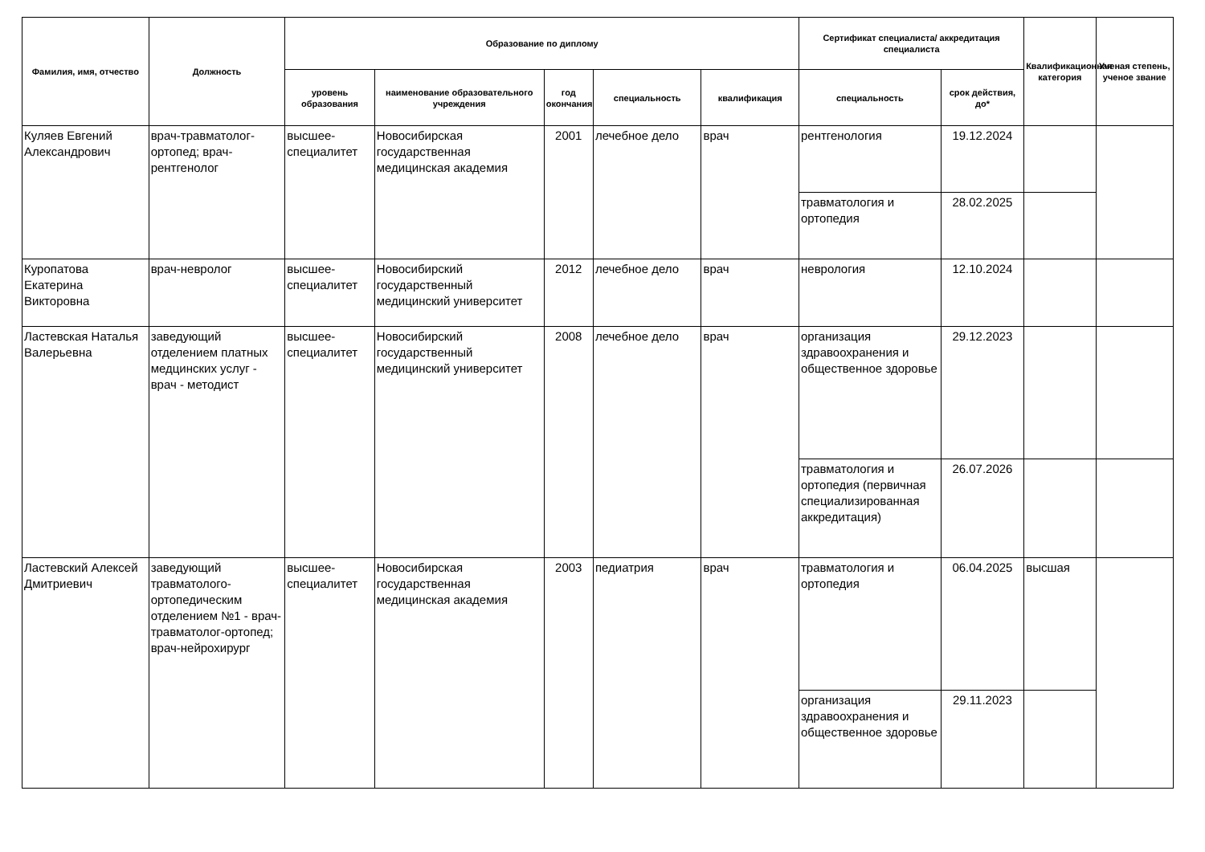| Фамилия, имя, отчество | Должность | Образование по диплому | | | | | Сертификат специалиста/ аккредитация специалиста | | Квалификационная категория | Ученая степень, ученое звание |
| --- | --- | --- | --- | --- | --- | --- | --- | --- | --- | --- |
| | | уровень образования | наименование образовательного учреждения | год окончания | специальность | квалификация | специальность | срок действия, до* | | |
| Куляев Евгений Александрович | врач-травматолог-ортопед; врач-рентгенолог | высшее-специалитет | Новосибирская государственная медицинская академия | 2001 | лечебное дело | врач | рентгенология | 19.12.2024 | | |
| | | | | | | | травматология и ортопедия | 28.02.2025 | | |
| Куропатова Екатерина Викторовна | врач-невролог | высшее-специалитет | Новосибирский государственный медицинский университет | 2012 | лечебное дело | врач | неврология | 12.10.2024 | | |
| Ластевская Наталья Валерьевна | заведующий отделением платных медцинских услуг - врач - методист | высшее-специалитет | Новосибирский государственный медицинский университет | 2008 | лечебное дело | врач | организация здравоохранения и общественное здоровье | 29.12.2023 | | |
| | | | | | | | травматология и ортопедия (первичная специализированная аккредитация) | 26.07.2026 | | |
| Ластевский Алексей Дмитриевич | заведующий травматолого-ортопедическим отделением №1 - врач-травматолог-ортопед; врач-нейрохирург | высшее-специалитет | Новосибирская государственная медицинская академия | 2003 | педиатрия | врач | травматология и ортопедия | 06.04.2025 | высшая | |
| | | | | | | | организация здравоохранения и общественное здоровье | 29.11.2023 | | |